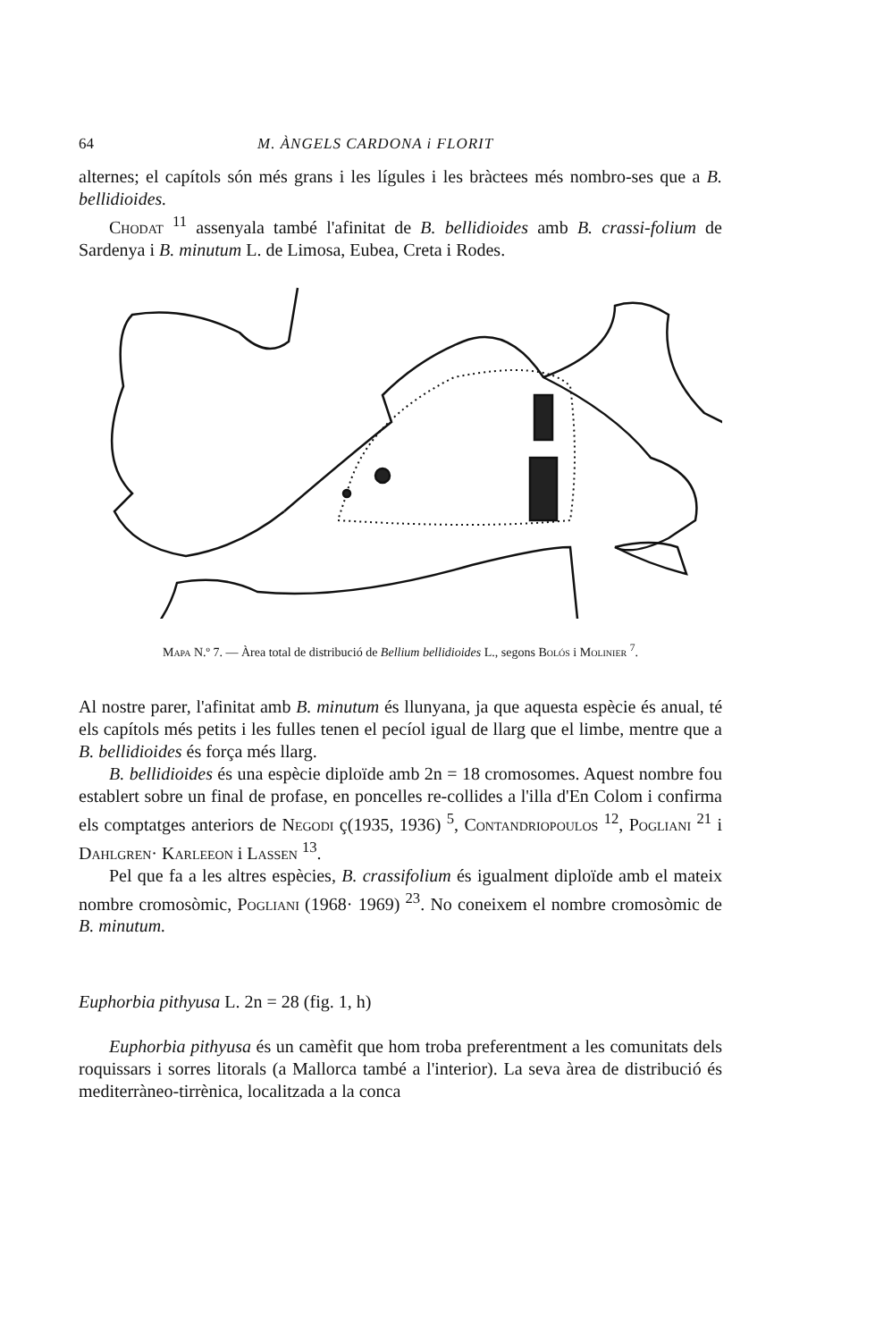64 M. ÀNGELS CARDONA i FLORIT
alternes; el capítols són més grans i les lígules i les bràctees més nombro-ses que a B. bellidioides.
Chodat <sup>11</sup> assenyala també l'afinitat de B. bellidioides amb B. crassi-folium de Sardenya i B. minutum L. de Limosa, Eubea, Creta i Rodes.
Mapa N.º 7. — Àrea total de distribució de Bellium bellidioides L., segons Bolós i Molinier <sup>7</sup>.
Al nostre parer, l'afinitat amb B. minutum és llunyana, ja que aquesta espècie és anual, té els capítols més petits i les fulles tenen el pecíol igual de llarg que el limbe, mentre que a B. bellidioides és força més llarg.
B. bellidioides és una espècie diploïde amb 2n = 18 cromosomes. Aquest nombre fou establert sobre un final de profase, en poncelles re-collides a l'illa d'En Colom i confirma els comptatges anteriors de Negodi ç(1935, 1936) <sup>5</sup>, Contandriopoulos <sup>12</sup>, Pogliani <sup>21</sup> i Dahlgren· Karleeon i Lassen <sup>13</sup>.
Pel que fa a les altres espècies, B. crassifolium és igualment diploïde amb el mateix nombre cromosòmic, Pogliani (1968· 1969) <sup>23</sup>. No coneixem el nombre cromosòmic de B. minutum.
Euphorbia pithyusa L. 2n = 28 (fig. 1, h)
Euphorbia pithyusa és un camèfit que hom troba preferentment a les comunitats dels roquissars i sorres litorals (a Mallorca també a l'interior). La seva àrea de distribució és mediterràneo-tirrènica, localitzada a la conca